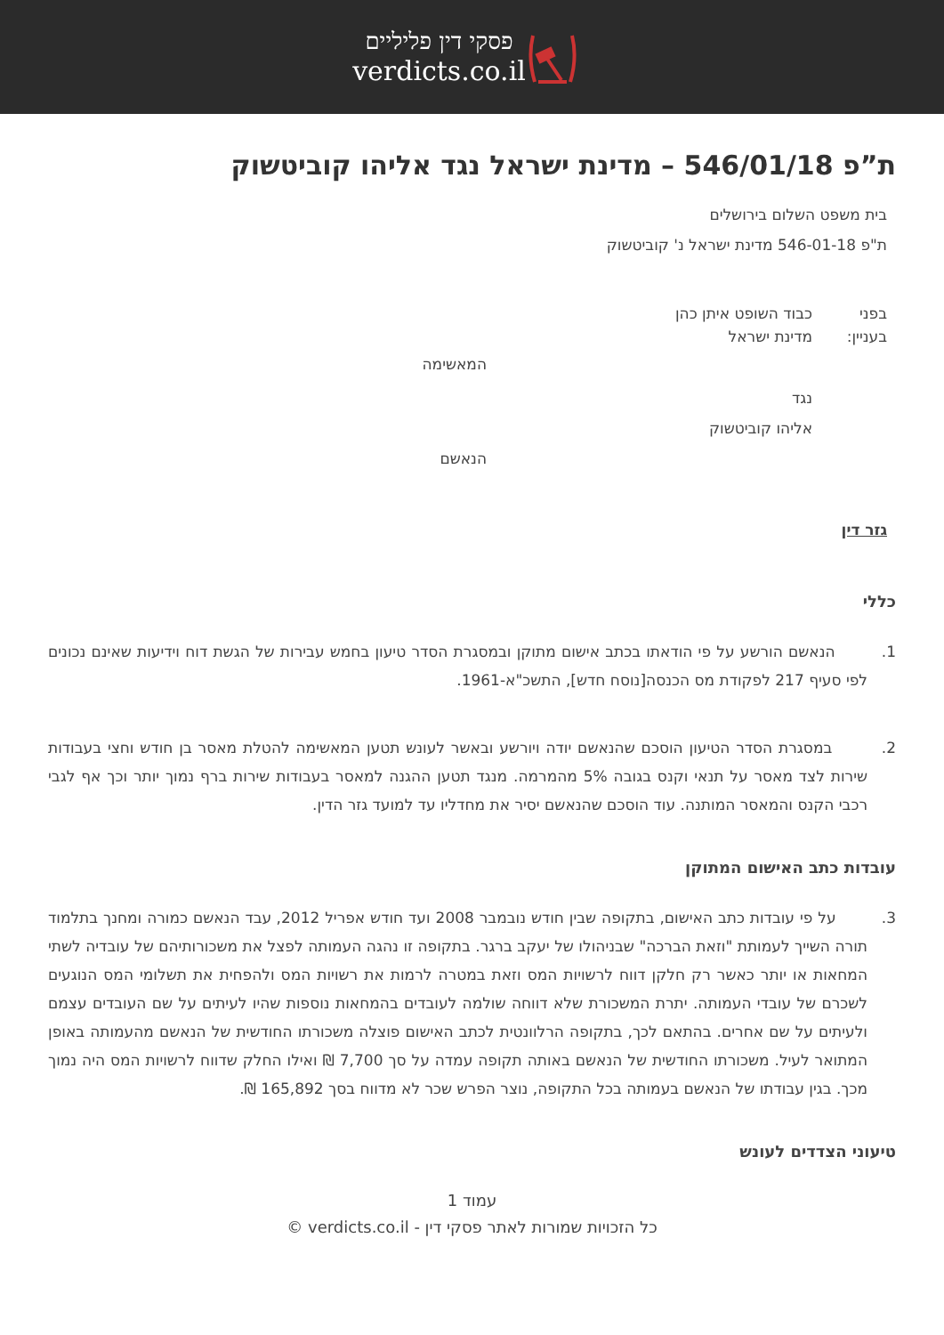פסקי דין פליליים
verdicts.co.il
ת”פ 546/01/18 – מדינת ישראל נגד אליהו קוביטשוק
בית משפט השלום בירושלים
ת"פ 546-01-18 מדינת ישראל נ' קוביטשוק
בפני כבוד השופט איתן כהן
בעניין: מדינת ישראל
המאשימה
נגד
אליהו קוביטשוק
הנאשם
גזר דין
כללי
1. הנאשם הורשע על פי הודאתו בכתב אישום מתוקן ובמסגרת הסדר טיעון בחמש עבירות של הגשת דוח וידיעות שאינם נכונים לפי סעיף 217 לפקודת מס הכנסה[נוסח חדש], התשכ"א-1961.
2. במסגרת הסדר הטיעון הוסכם שהנאשם יודה ויורשע ובאשר לעונש תטען המאשימה להטלת מאסר בן חודש וחצי בעבודות שירות לצד מאסר על תנאי וקנס בגובה 5% מהמרמה. מנגד תטען ההגנה למאסר בעבודות שירות ברף נמוך יותר וכך אף לגבי רכבי הקנס והמאסר המותנה. עוד הוסכם שהנאשם יסיר את מחדליו עד למועד גזר הדין.
עובדות כתב האישום המתוקן
3. על פי עובדות כתב האישום, בתקופה שבין חודש נובמבר 2008 ועד חודש אפריל 2012, עבד הנאשם כמורה ומחנך בתלמוד תורה השייך לעמותת "וזאת הברכה" שבניהולו של יעקב ברגר. בתקופה זו נהגה העמותה לפצל את משכורותיהם של עובדיה לשתי המחאות או יותר כאשר רק חלקן דווח לרשויות המס וזאת במטרה לרמות את רשויות המס ולהפחית את תשלומי המס הנוגעים לשכרם של עובדי העמותה. יתרת המשכורת שלא דווחה שולמה לעובדים בהמחאות נוספות שהיו לעיתים על שם העובדים עצמם ולעיתים על שם אחרים. בהתאם לכך, בתקופה הרלוונטית לכתב האישום פוצלה משכורתו החודשית של הנאשם מהעמותה באופן המתואר לעיל. משכורתו החודשית של הנאשם באותה תקופה עמדה על סך 7,700 ₪ ואילו החלק שדווח לרשויות המס היה נמוך מכך. בגין עבודתו של הנאשם בעמותה בכל התקופה, נוצר הפרש שכר לא מדווח בסך 165,892 ₪.
טיעוני הצדדים לעונש
עמוד 1
כל הזכויות שמורות לאתר פסקי דין - verdicts.co.il ©